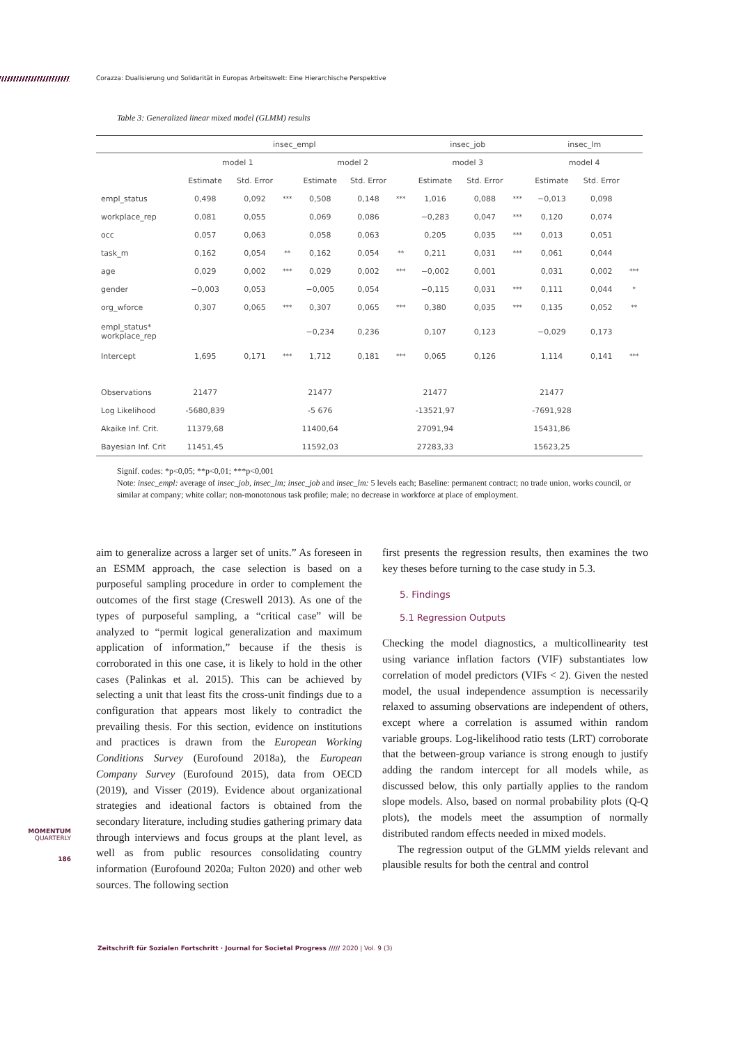Corazza: Dualisierung und Solidarität in Europas Arbeitswelt: Eine Hierarchische Perspektive
Table 3: Generalized linear mixed model (GLMM) results
| | insec_empl | | | | | | insec_job | | | insec_lm | | |
| --- | --- | --- | --- | --- | --- | --- | --- | --- | --- | --- | --- | --- |
| | model 1 | | | model 2 | | | model 3 | | | model 4 | | |
| | Estimate | Std. Error | | Estimate | Std. Error | | Estimate | Std. Error | | Estimate | Std. Error | |
| empl_status | 0,498 | 0,092 | *** | 0,508 | 0,148 | *** | 1,016 | 0,088 | *** | −0,013 | 0,098 | |
| workplace_rep | 0,081 | 0,055 | | 0,069 | 0,086 | | −0,283 | 0,047 | *** | 0,120 | 0,074 | |
| occ | 0,057 | 0,063 | | 0,058 | 0,063 | | 0,205 | 0,035 | *** | 0,013 | 0,051 | |
| task_m | 0,162 | 0,054 | ** | 0,162 | 0,054 | ** | 0,211 | 0,031 | *** | 0,061 | 0,044 | |
| age | 0,029 | 0,002 | *** | 0,029 | 0,002 | *** | −0,002 | 0,001 | | 0,031 | 0,002 | *** |
| gender | −0,003 | 0,053 | | −0,005 | 0,054 | | −0,115 | 0,031 | *** | 0,111 | 0,044 | * |
| org_wforce | 0,307 | 0,065 | *** | 0,307 | 0,065 | *** | 0,380 | 0,035 | *** | 0,135 | 0,052 | ** |
| empl_status* workplace_rep | | | | −0,234 | 0,236 | | 0,107 | 0,123 | | −0,029 | 0,173 | |
| Intercept | 1,695 | 0,171 | *** | 1,712 | 0,181 | *** | 0,065 | 0,126 | | 1,114 | 0,141 | *** |
| Observations | 21477 | | | 21477 | | | 21477 | | | 21477 | | |
| Log Likelihood | -5680,839 | | | -5 676 | | | -13521,97 | | | -7691,928 | | |
| Akaike Inf. Crit. | 11379,68 | | | 11400,64 | | | 27091,94 | | | 15431,86 | | |
| Bayesian Inf. Crit | 11451,45 | | | 11592,03 | | | 27283,33 | | | 15623,25 | | |
Signif. codes: *p<0,05; **p<0,01; ***p<0,001
Note: insec_empl: average of insec_job, insec_lm; insec_job and insec_lm: 5 levels each; Baseline: permanent contract; no trade union, works council, or similar at company; white collar; non-monotonous task profile; male; no decrease in workforce at place of employment.
aim to generalize across a larger set of units.” As foreseen in an ESMM approach, the case selection is based on a purposeful sampling procedure in order to complement the outcomes of the first stage (Creswell 2013). As one of the types of purposeful sampling, a “critical case” will be analyzed to “permit logical generalization and maximum application of information,” because if the thesis is corroborated in this one case, it is likely to hold in the other cases (Palinkas et al. 2015). This can be achieved by selecting a unit that least fits the cross-unit findings due to a configuration that appears most likely to contradict the prevailing thesis. For this section, evidence on institutions and practices is drawn from the European Working Conditions Survey (Eurofound 2018a), the European Company Survey (Eurofound 2015), data from OECD (2019), and Visser (2019). Evidence about organizational strategies and ideational factors is obtained from the secondary literature, including studies gathering primary data through interviews and focus groups at the plant level, as well as from public resources consolidating country information (Eurofound 2020a; Fulton 2020) and other web sources. The following section
first presents the regression results, then examines the two key theses before turning to the case study in 5.3.
5. Findings
5.1 Regression Outputs
Checking the model diagnostics, a multicollinearity test using variance inflation factors (VIF) substantiates low correlation of model predictors (VIFs < 2). Given the nested model, the usual independence assumption is necessarily relaxed to assuming observations are independent of others, except where a correlation is assumed within random variable groups. Log-likelihood ratio tests (LRT) corroborate that the between-group variance is strong enough to justify adding the random intercept for all models while, as discussed below, this only partially applies to the random slope models. Also, based on normal probability plots (Q-Q plots), the models meet the assumption of normally distributed random effects needed in mixed models.
The regression output of the GLMM yields relevant and plausible results for both the central and control
MOMENTUM
QUARTERLY
186
Zeitschrift für Sozialen Fortschritt · Journal for Societal Progress ///// 2020 | Vol. 9 (3)